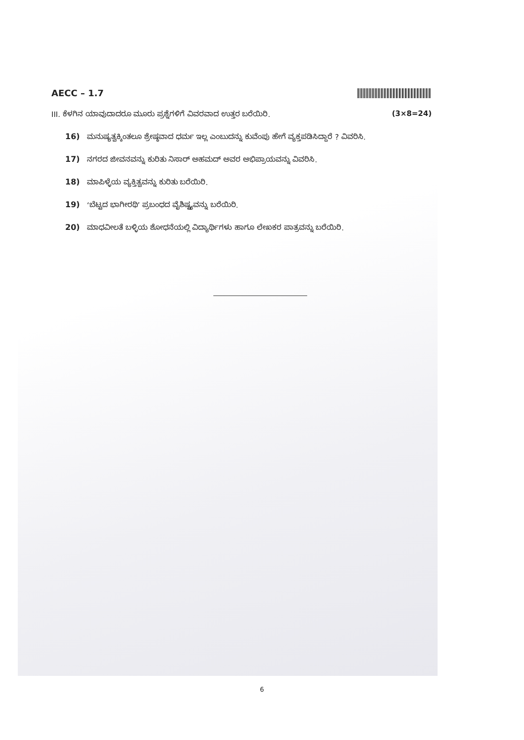AECC – 1.7
III. ಕೆಳಗಿನ ಯಾವುದಾದರೂ ಮೂರು ಪ್ರಶ್ನೆಗಳಿಗೆ ವಿವರವಾದ ಉತ್ತರ ಬರೆಯಿರಿ. (3×8=24)
16) ಮನುಷ್ಯತ್ವಕ್ಕಿಂತಲೂ ಶ್ರೇಷ್ಠವಾದ ಧರ್ಮ ಇಲ್ಲ ಎಂಬುದನ್ನು ಕುವೆಂಪು ಹೇಗೆ ವ್ಯಕ್ತಪಡಿಸಿದ್ದಾರೆ ? ವಿವರಿಸಿ.
17) ನಗರದ ಜೀವನವನ್ನು ಕುರಿತು ನಿಸಾರ್ ಅಹಮದ್ ಅವರ ಅಭಿಪ್ರಾಯವನ್ನು ವಿವರಿಸಿ.
18) ಮಾಪಿಳ್ಳೆಯ ವ್ಯಕ್ತಿತ್ವವನ್ನು ಕುರಿತು ಬರೆಯಿರಿ.
19) ‘ಬೆಟ್ಟದ ಭಾಗೀರಥಿ’ ಪ್ರಬಂಧದ ವೈಶಿಷ್ಟ್ಯವನ್ನು ಬರೆಯಿರಿ.
20) ಮಾಧವೀಲತೆ ಬಳ್ಳಿಯ ಶೋಧನೆಯಲ್ಲಿ ವಿದ್ಯಾರ್ಥಿಗಳು ಹಾಗೂ ಲೇಖಕರ ಪಾತ್ರವನ್ನು ಬರೆಯಿರಿ.
6